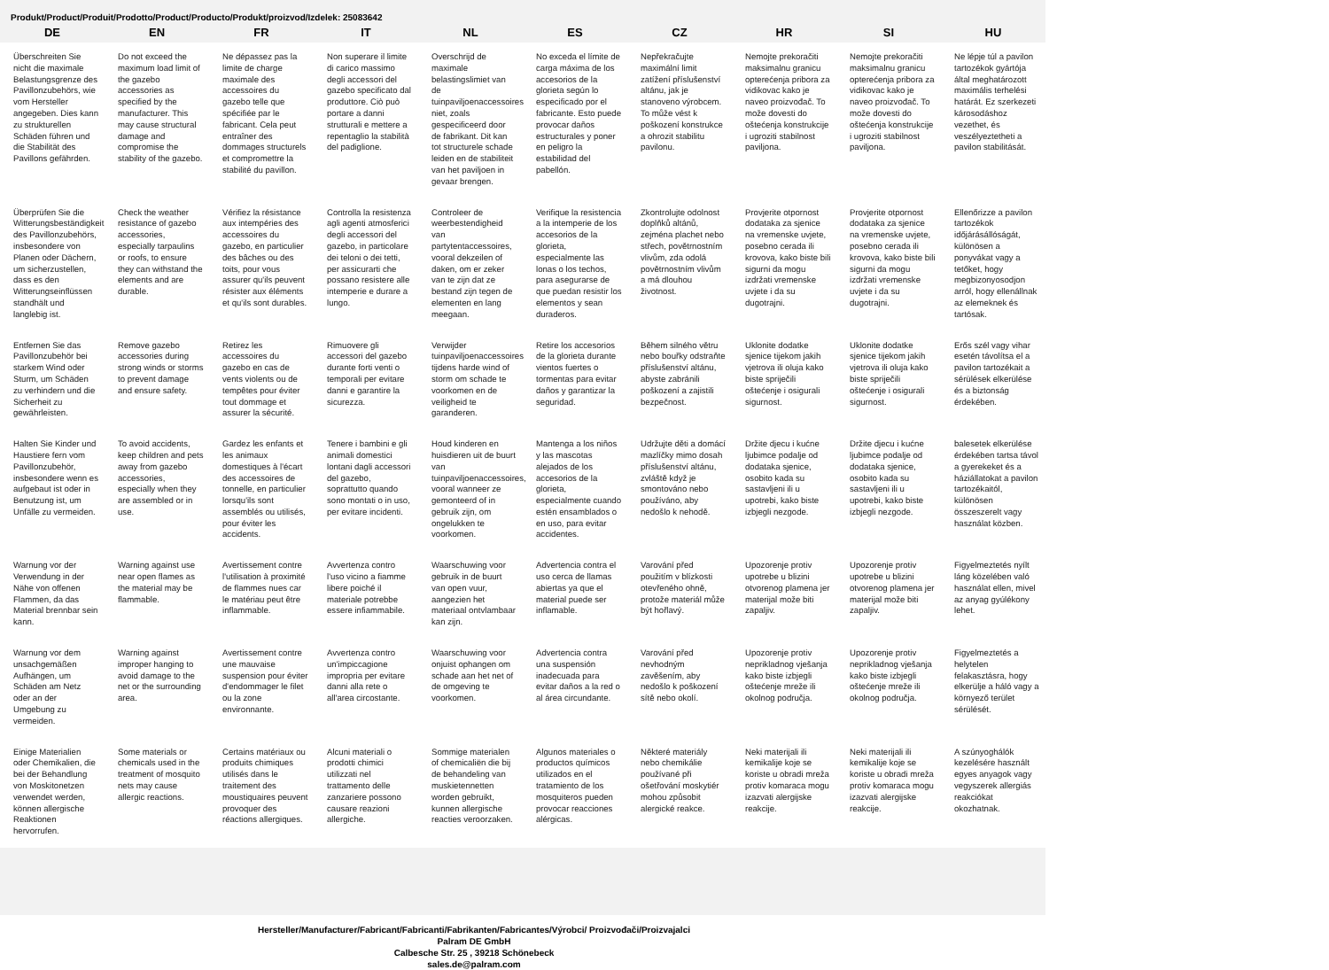Produkt/Product/Produit/Prodotto/Product/Producto/Produkt/proizvod/Izdelek: 25083642
| DE | EN | FR | IT | NL | ES | CZ | HR | SI | HU |
| --- | --- | --- | --- | --- | --- | --- | --- | --- | --- |
| Überschreiten Sie nicht die maximale Belastungsgrenze des Pavillonzubehörs, wie vom Hersteller angegeben. Dies kann zu strukturellen Schäden führen und die Stabilität des Pavillons gefährden. | Do not exceed the maximum load limit of the gazebo accessories as specified by the manufacturer. This may cause structural damage and compromise the stability of the gazebo. | Ne dépassez pas la limite de charge maximale des accessoires du gazebo telle que spécifiée par le fabricant. Cela peut entraîner des dommages structurels et compromettre la stabilité du pavillon. | Non superare il limite di carico massimo degli accessori del gazebo specificato dal produttore. Ciò può portare a danni strutturali e mettere a repentaglio la stabilità del padiglione. | Overschrijd de maximale belastingslimiet van de tuinpaviljoenaccessoires niet, zoals gespecificeerd door de fabrikant. Dit kan tot structurele schade leiden en de stabiliteit van het paviljoen in gevaar brengen. | No exceda el límite de carga máxima de los accesorios de la glorieta según lo especificado por el fabricante. Esto puede provocar daños estructurales y poner en peligro la estabilidad del pabellón. | Nepřekračujte maximální limit zatížení příslušenství altánu, jak je stanoveno výrobcem. To může vést k poškození konstrukce a ohrozit stabilitu pavilonu. | Nemojte prekoračiti maksimalnu granicu opterećenja pribora za vidikovac kako je naveo proizvođač. To može dovesti do oštećenja konstrukcije i ugroziti stabilnost paviljona. | Nemojte prekoračiti maksimalnu granicu opterećenja pribora za vidikovac kako je naveo proizvođač. To može dovesti do oštećenja konstrukcije i ugroziti stabilnost paviljona. | Ne lépje túl a pavilon tartozékok gyártója által meghatározott maximális terhelési határát. Ez szerkezeti károsodáshoz vezethet, és veszélyeztetheti a pavilon stabilitását. |
| Überprüfen Sie die Witterungsbeständigkeit des Pavillonzubehörs, insbesondere von Planen oder Dächern, um sicherzustellen, dass es den Witterungseinflüssen standhält und langlebig ist. | Check the weather resistance of gazebo accessories, especially tarpaulins or roofs, to ensure they can withstand the elements and are durable. | Vérifiez la résistance aux intempéries des accessoires du gazebo, en particulier des bâches ou des toits, pour vous assurer qu'ils peuvent résister aux éléments et qu'ils sont durables. | Controlla la resistenza agli agenti atmosferici degli accessori del gazebo, in particolare dei teloni o dei tetti, per assicurarti che possano resistere alle intemperie e durare a lungo. | Controleer de weerbestendigheid van partytentaccessoires, vooral dekzeilen of daken, om er zeker van te zijn dat ze bestand zijn tegen de elementen en lang meegaan. | Verifique la resistencia a la intemperie de los accesorios de la glorieta, especialmente las lonas o los techos, para asegurarse de que puedan resistir los elementos y sean duraderos. | Zkontrolujte odolnost doplňků altánů, zejména plachet nebo střech, povětrnostním vlivům, zda odolá povětrnostním vlivům a má dlouhou životnost. | Provjerite otpornost dodataka za sjenice na vremenske uvjete, posebno cerada ili krovova, kako biste bili sigurni da mogu izdržati vremenske uvjete i da su dugotrajni. | Provjerite otpornost dodataka za sjenice na vremenske uvjete, posebno cerada ili krovova, kako biste bili sigurni da mogu izdržati vremenske uvjete i da su dugotrajni. | Ellenőrizze a pavilon tartozékok időjárásállóságát, különösen a ponyvákat vagy a tetőket, hogy megbizonyosodjon arról, hogy ellenállnak az elemeknek és tartósak. |
| Entfernen Sie das Pavillonzubehör bei starkem Wind oder Sturm, um Schäden zu verhindern und die Sicherheit zu gewährleisten. | Remove gazebo accessories during strong winds or storms to prevent damage and ensure safety. | Retirez les accessoires du gazebo en cas de vents violents ou de tempêtes pour éviter tout dommage et assurer la sécurité. | Rimuovere gli accessori del gazebo durante forti venti o temporali per evitare danni e garantire la sicurezza. | Verwijder tuinpaviljoenaccessoires tijdens harde wind of storm om schade te voorkomen en de veiligheid te garanderen. | Retire los accesorios de la glorieta durante vientos fuertes o tormentas para evitar daños y garantizar la seguridad. | Během silného větru nebo bouřky odstraňte příslušenství altánu, abyste zabránili poškození a zajistili bezpečnost. | Uklonite dodatke sjenice tijekom jakih vjetrova ili oluja kako biste spriječili oštećenje i osigurali sigurnost. | Uklonite dodatke sjenice tijekom jakih vjetrova ili oluja kako biste spriječili oštećenje i osigurali sigurnost. | Erős szél vagy vihar esetén távolítsa el a pavilon tartozékait a sérülések elkerülése és a biztonság érdekében. |
| Halten Sie Kinder und Haustiere fern vom Pavillonzubehör, insbesondere wenn es aufgebaut ist oder in Benutzung ist, um Unfälle zu vermeiden. | To avoid accidents, keep children and pets away from gazebo accessories, especially when they are assembled or in use. | Gardez les enfants et les animaux domestiques à l'écart des accessoires de tonnelle, en particulier lorsqu'ils sont assemblés ou utilisés, pour éviter les accidents. | Tenere i bambini e gli animali domestici lontani dagli accessori del gazebo, soprattutto quando sono montati o in uso, per evitare incidenti. | Houd kinderen en huisdieren uit de buurt van tuinpaviljoenaccessoires, vooral wanneer ze gemonteerd of in gebruik zijn, om ongelukken te voorkomen. | Mantenga a los niños y las mascotas alejados de los accesorios de la glorieta, especialmente cuando estén ensamblados o en uso, para evitar accidentes. | Udržujte děti a domácí mazlíčky mimo dosah příslušenství altánu, zvláště když je smontováno nebo používáno, aby nedošlo k nehodě. | Držite djecu i kućne ljubimce podalje od dodataka sjenice, osobito kada su sastavljeni ili u upotrebi, kako biste izbjegli nezgode. | Držite djecu i kućne ljubimce podalje od dodataka sjenice, osobito kada su sastavljeni ili u upotrebi, kako biste izbjegli nezgode. | balesetek elkerülése érdekében tartsa távol a gyerekeket és a háziállatokat a pavilon tartozékaitól, különösen összeszerelt vagy használat közben. |
| Warnung vor der Verwendung in der Nähe von offenen Flammen, da das Material brennbar sein kann. | Warning against use near open flames as the material may be flammable. | Avertissement contre l'utilisation à proximité de flammes nues car le matériau peut être inflammable. | Avvertenza contro l'uso vicino a fiamme libere poiché il materiale potrebbe essere infiammabile. | Waarschuwing voor gebruik in de buurt van open vuur, aangezien het materiaal ontvlambaar kan zijn. | Advertencia contra el uso cerca de llamas abiertas ya que el material puede ser inflamable. | Varování před použitím v blízkosti otevřeného ohně, protože materiál může být hořlavý. | Upozorenje protiv upotrebe u blizini otvorenog plamena jer materijal može biti zapaljiv. | Upozorenje protiv upotrebe u blizini otvorenog plamena jer materijal može biti zapaljiv. | Figyelmeztetés nyílt láng közelében való használat ellen, mivel az anyag gyúlékony lehet. |
| Warnung vor dem unsachgemäßen Aufhängen, um Schäden am Netz oder an der Umgebung zu vermeiden. | Warning against improper hanging to avoid damage to the net or the surrounding area. | Avertissement contre une mauvaise suspension pour éviter d'endommager le filet ou la zone environnante. | Avvertenza contro un'impiccagione impropria per evitare danni alla rete o all'area circostante. | Waarschuwing voor onjuist ophangen om schade aan het net of de omgeving te voorkomen. | Advertencia contra una suspensión inadecuada para evitar daños a la red o al área circundante. | Varování před nevhodným zavěšením, aby nedošlo k poškození sítě nebo okolí. | Upozorenje protiv neprikladnog vješanja kako biste izbjegli oštećenje mreže ili okolnog područja. | Upozorenje protiv neprikladnog vješanja kako biste izbjegli oštećenje mreže ili okolnog područja. | Figyelmeztetés a helytelen felakasztásra, hogy elkerülje a háló vagy a környező terület sérülését. |
| Einige Materialien oder Chemikalien, die bei der Behandlung von Moskitonetzen verwendet werden, können allergische Reaktionen hervorrufen. | Some materials or chemicals used in the treatment of mosquito nets may cause allergic reactions. | Certains matériaux ou produits chimiques utilisés dans le traitement des moustiquaires peuvent provoquer des réactions allergiques. | Alcuni materiali o prodotti chimici utilizzati nel trattamento delle zanzariere possono causare reazioni allergiche. | Sommige materialen of chemicaliën die bij de behandeling van muskietennetten worden gebruikt, kunnen allergische reacties veroorzaken. | Algunos materiales o productos químicos utilizados en el tratamiento de los mosquiteros pueden provocar reacciones alérgicas. | Některé materiály nebo chemikálie používané při ošetřování moskytiér mohou způsobit alergické reakce. | Neki materijali ili kemikalije koje se koriste u obradi mreža protiv komaraca mogu izazvati alergijske reakcije. | Neki materijali ili kemikalije koje se koriste u obradi mreža protiv komaraca mogu izazvati alergijske reakcije. | A szúnyoghálók kezelésére használt egyes anyagok vagy vegyszerek allergiás reakciókat okozhatnak. |
Hersteller/Manufacturer/Fabricant/Fabricanti/Fabrikanten/Fabricantes/Výrobci/ Proizvođači/Proizvajalci
Palram DE GmbH
Calbesche Str. 25 , 39218 Schönebeck
sales.de@palram.com